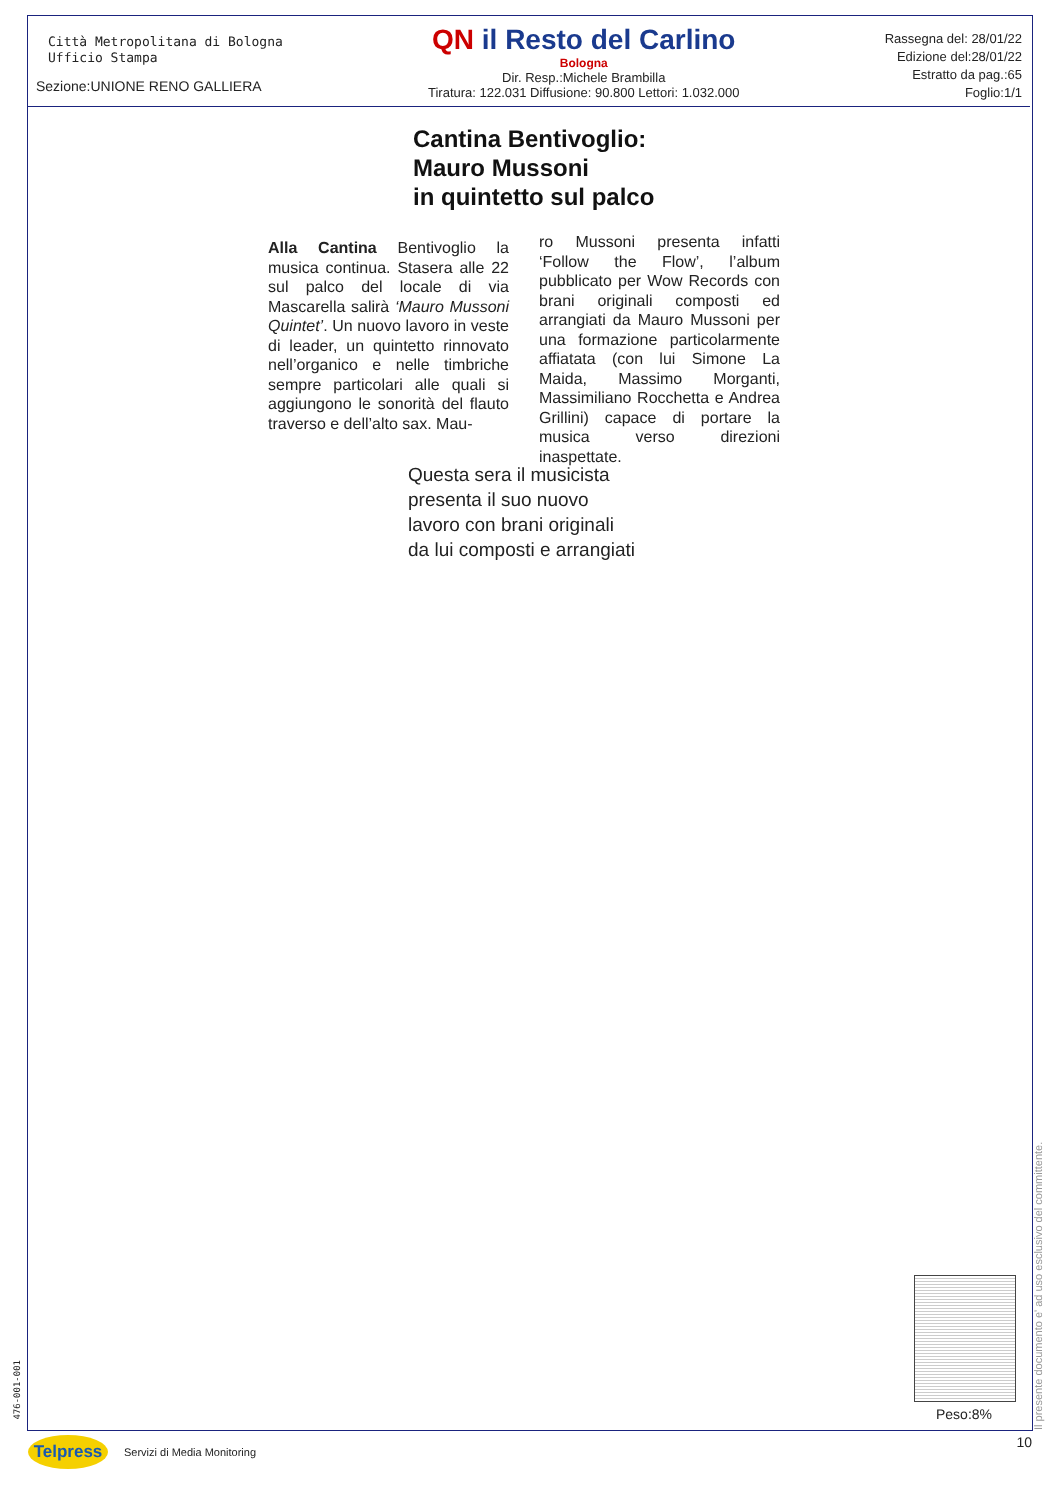Città Metropolitana di Bologna
Ufficio Stampa
Sezione:UNIONE RENO GALLIERA
QN il Resto del Carlino
Bologna
Dir. Resp.:Michele Brambilla
Tiratura: 122.031 Diffusione: 90.800 Lettori: 1.032.000
Rassegna del: 28/01/22
Edizione del:28/01/22
Estratto da pag.:65
Foglio:1/1
Cantina Bentivoglio:
Mauro Mussoni
in quintetto sul palco
Alla Cantina Bentivoglio la musica continua. Stasera alle 22 sul palco del locale di via Mascarella salirà ‘Mauro Mussoni Quintet’. Un nuovo lavoro in veste di leader, un quintetto rinnovato nell’organico e nelle timbriche sempre particolari alle quali si aggiungono le sonorità del flauto traverso e dell’alto sax. Mau-
ro Mussoni presenta infatti ‘Follow the Flow’, l’album pubblicato per Wow Records con brani originali composti ed arrangiati da Mauro Mussoni per una formazione particolarmente affiatata (con lui Simone La Maida, Massimo Morganti, Massimiliano Rocchetta e Andrea Grillini) capace di portare la musica verso direzioni inaspettate.
Questa sera il musicista
presenta il suo nuovo
lavoro con brani originali
da lui composti e arrangiati
Il presente documento e' ad uso esclusivo del committente.
476-001-001
Peso:8%
Telpress
Servizi di Media Monitoring 10